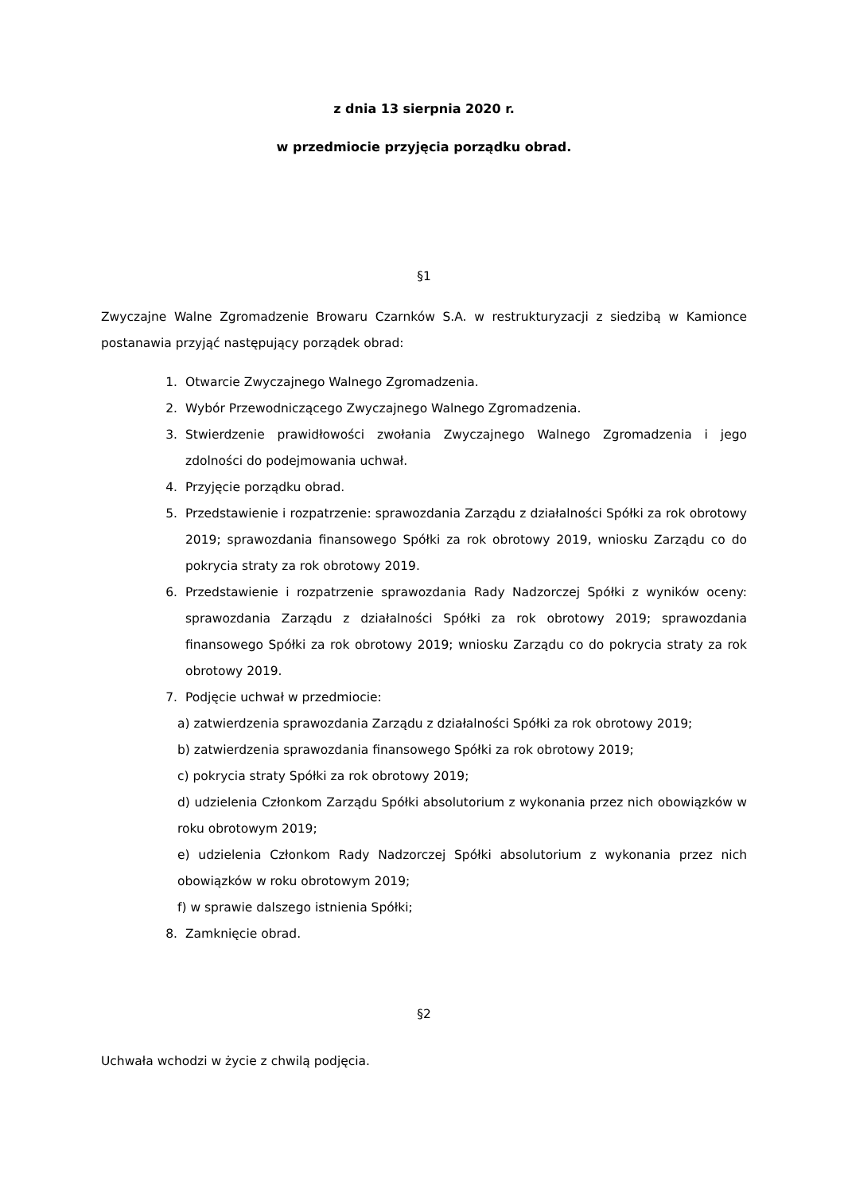z dnia 13 sierpnia 2020 r.
w przedmiocie przyjęcia porządku obrad.
§1
Zwyczajne Walne Zgromadzenie Browaru Czarnków S.A. w restrukturyzacji z siedzibą w Kamionce postanawia przyjąć następujący porządek obrad:
1. Otwarcie Zwyczajnego Walnego Zgromadzenia.
2. Wybór Przewodniczącego Zwyczajnego Walnego Zgromadzenia.
3. Stwierdzenie prawidłowości zwołania Zwyczajnego Walnego Zgromadzenia i jego zdolności do podejmowania uchwał.
4. Przyjęcie porządku obrad.
5. Przedstawienie i rozpatrzenie: sprawozdania Zarządu z działalności Spółki za rok obrotowy 2019; sprawozdania finansowego Spółki za rok obrotowy 2019, wniosku Zarządu co do pokrycia straty za rok obrotowy 2019.
6. Przedstawienie i rozpatrzenie sprawozdania Rady Nadzorczej Spółki z wyników oceny: sprawozdania Zarządu z działalności Spółki za rok obrotowy 2019; sprawozdania finansowego Spółki za rok obrotowy 2019; wniosku Zarządu co do pokrycia straty za rok obrotowy 2019.
7. Podjęcie uchwał w przedmiocie:
a) zatwierdzenia sprawozdania Zarządu z działalności Spółki za rok obrotowy 2019;
b) zatwierdzenia sprawozdania finansowego Spółki za rok obrotowy 2019;
c) pokrycia straty Spółki za rok obrotowy 2019;
d) udzielenia Członkom Zarządu Spółki absolutorium z wykonania przez nich obowiązków w roku obrotowym 2019;
e) udzielenia Członkom Rady Nadzorczej Spółki absolutorium z wykonania przez nich obowiązków w roku obrotowym 2019;
f) w sprawie dalszego istnienia Spółki;
8. Zamknięcie obrad.
§2
Uchwała wchodzi w życie z chwilą podjęcia.